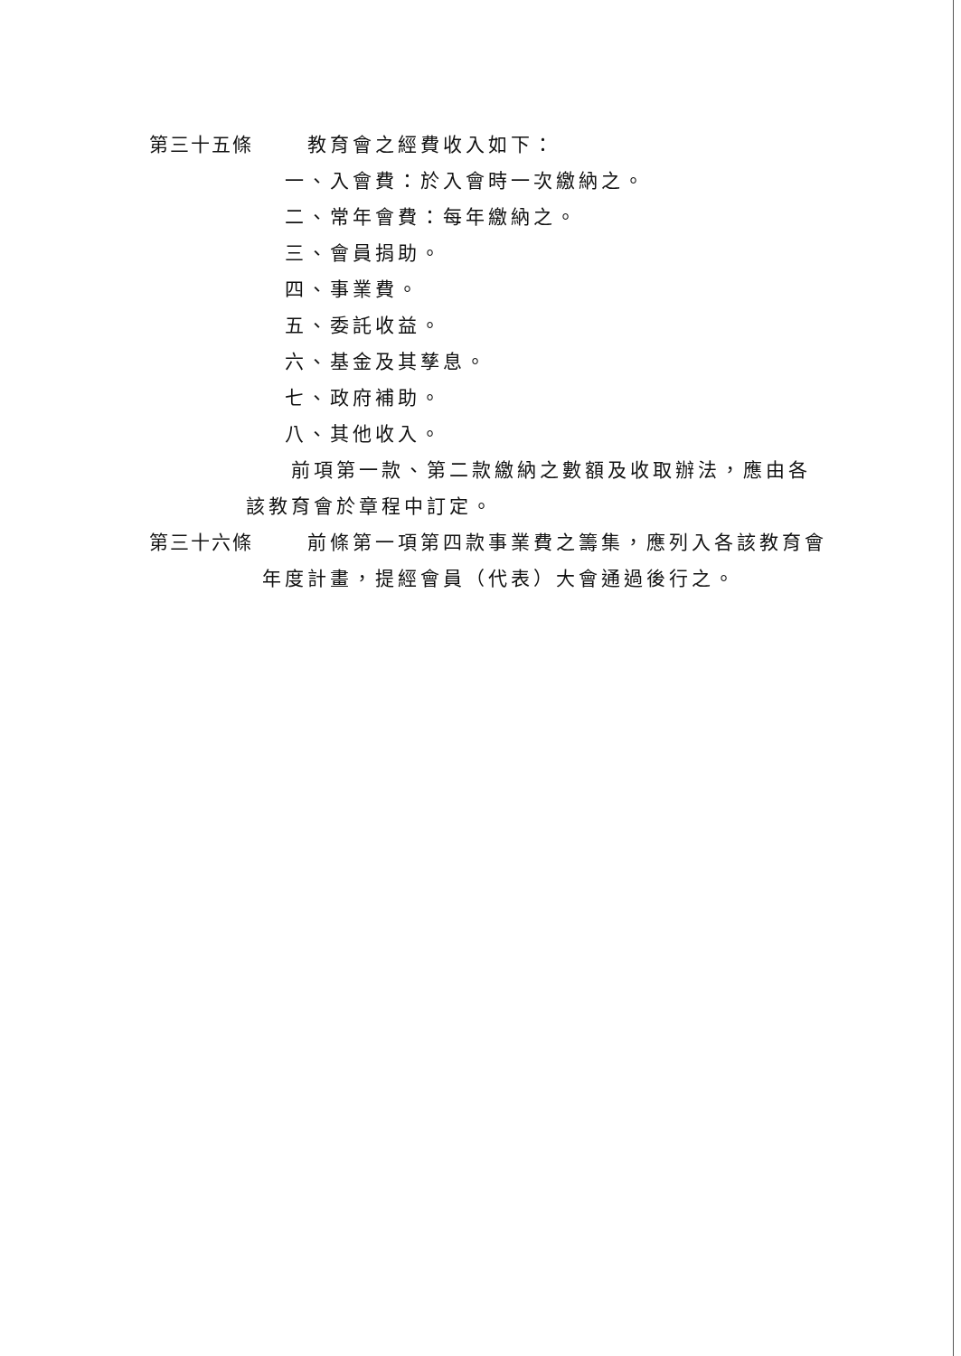第三十五條 教育會之經費收入如下：
一、入會費：於入會時一次繳納之。
二、常年會費：每年繳納之。
三、會員捐助。
四、事業費。
五、委託收益。
六、基金及其孳息。
七、政府補助。
八、其他收入。
前項第一款、第二款繳納之數額及收取辦法，應由各
該教育會於章程中訂定。
第三十六條 前條第一項第四款事業費之籌集，應列入各該教育會
年度計畫，提經會員（代表）大會通過後行之。